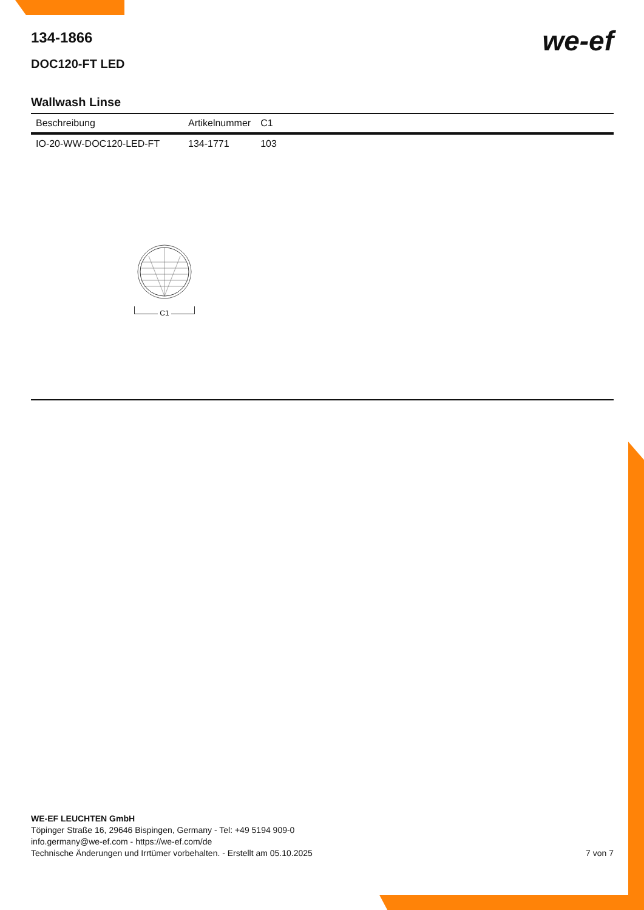we-ef
134-1866
DOC120-FT LED
Wallwash Linse
| Beschreibung | Artikelnummer | C1 |
| --- | --- | --- |
| IO-20-WW-DOC120-LED-FT | 134-1771 | 103 |
C1
WE-EF LEUCHTEN GmbH
Töpinger Straße 16, 29646 Bispingen, Germany - Tel: +49 5194 909-0
info.germany@we-ef.com - https://we-ef.com/de
Technische Änderungen und Irrtümer vorbehalten. - Erstellt am 05.10.2025 7 von 7